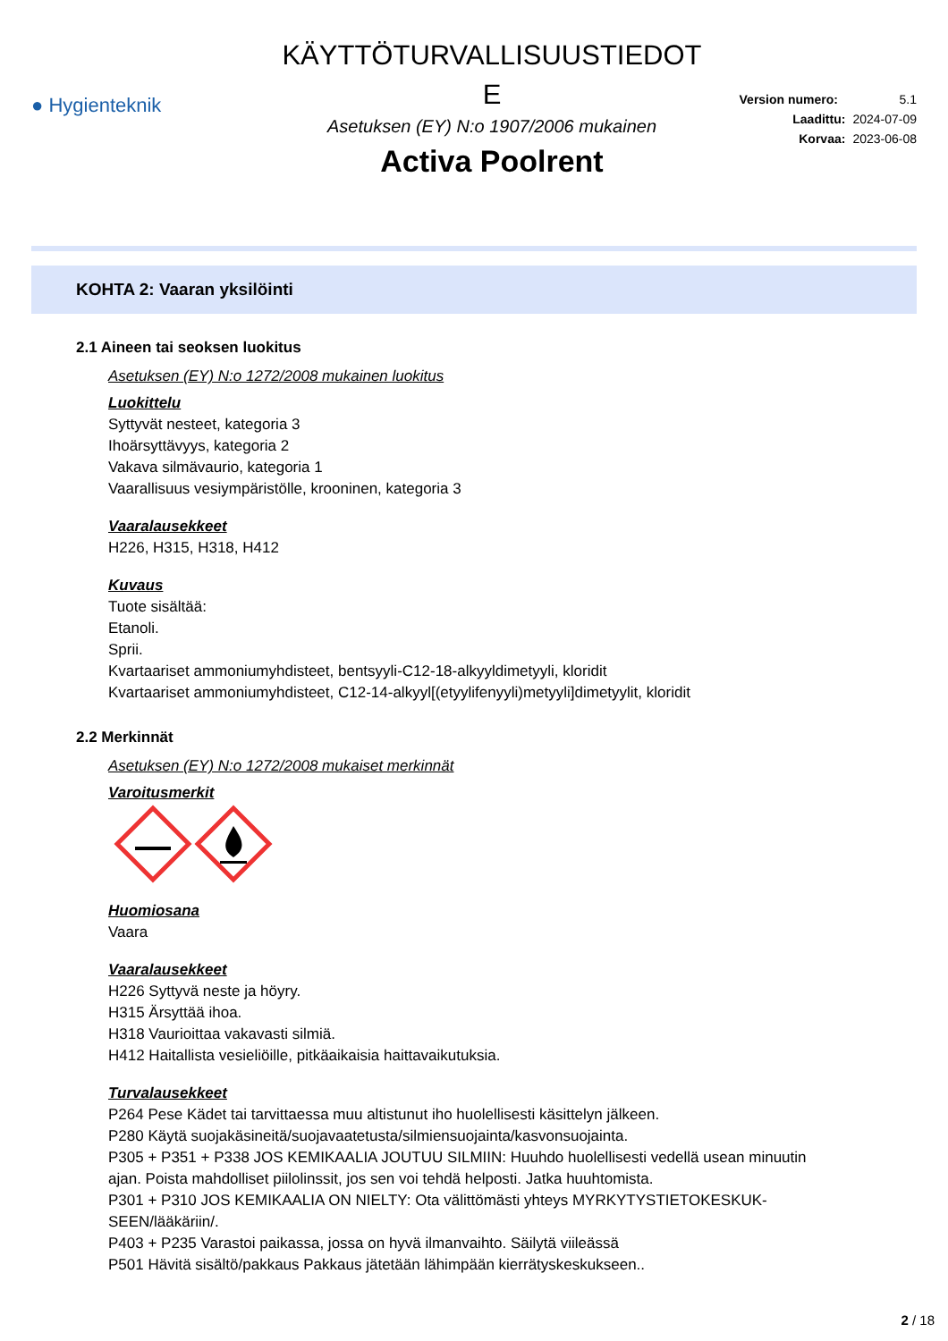● Hygienteknik
KÄYTTÖTURVALLISUUSTIEDOT
E
Asetuksen (EY) N:o 1907/2006 mukainen
Activa Poolrent
Version numero: 5.1
Laadittu: 2024-07-09
Korvaa: 2023-06-08
KOHTA 2: Vaaran yksilöinti
2.1 Aineen tai seoksen luokitus
Asetuksen (EY) N:o 1272/2008 mukainen luokitus
Luokittelu
Syttyvät nesteet, kategoria 3
Ihoärsyttävyys, kategoria 2
Vakava silmävaurio, kategoria 1
Vaarallisuus vesiympäristölle, krooninen, kategoria 3
Vaaralausekkeet
H226, H315, H318, H412
Kuvaus
Tuote sisältää:
Etanoli.
Sprii.
Kvartaariset ammoniumyhdisteet, bentsyyli-C12-18-alkyyldimetyyli, kloridit
Kvartaariset ammoniumyhdisteet, C12-14-alkyyl[(etyylifenyyli)metyyli]dimetyylit, kloridit
2.2 Merkinnät
Asetuksen (EY) N:o 1272/2008 mukaiset merkinnät
Varoitusmerkit
Huomiosana
Vaara
Vaaralausekkeet
H226 Syttyvä neste ja höyry.
H315 Ärsyttää ihoa.
H318 Vaurioittaa vakavasti silmiä.
H412 Haitallista vesieliöille, pitkäaikaisia haittavaikutuksia.
Turvalausekkeet
P264 Pese Kädet tai tarvittaessa muu altistunut iho huolellisesti käsittelyn jälkeen.
P280 Käytä suojakäsineitä/suojavaatetusta/silmiensuojainta/kasvonsuojainta.
P305 + P351 + P338 JOS KEMIKAALIA JOUTUU SILMIIN: Huuhdo huolellisesti vedellä usean minuutin ajan. Poista mahdolliset piilolinssit, jos sen voi tehdä helposti. Jatka huuhtomista.
P301 + P310 JOS KEMIKAALIA ON NIELTY: Ota välittömästi yhteys MYRKYTYSTIETOKESKUK-SEEN/lääkäriin/.
P403 + P235 Varastoi paikassa, jossa on hyvä ilmanvaihto. Säilytä viileässä
P501 Hävitä sisältö/pakkaus Pakkaus jätetään lähimpään kierrätyskeskukseen..
2 / 18